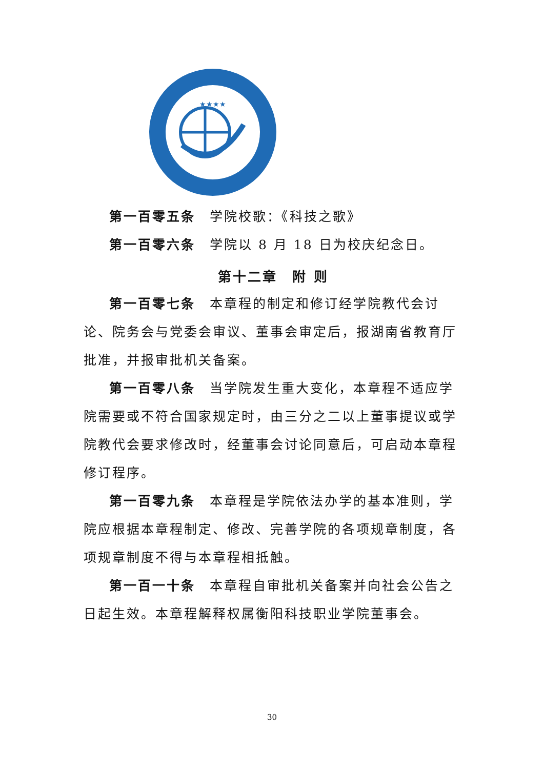★★★★
第一百零五条　学院校歌：《科技之歌》
第一百零六条　学院以 8 月 18 日为校庆纪念日。
第十二章　附 则
第一百零七条　本章程的制定和修订经学院教代会讨论、院务会与党委会审议、董事会审定后，报湖南省教育厅批准，并报审批机关备案。
第一百零八条　当学院发生重大变化，本章程不适应学院需要或不符合国家规定时，由三分之二以上董事提议或学院教代会要求修改时，经董事会讨论同意后，可启动本章程修订程序。
第一百零九条　本章程是学院依法办学的基本准则，学院应根据本章程制定、修改、完善学院的各项规章制度，各项规章制度不得与本章程相抵触。
第一百一十条　本章程自审批机关备案并向社会公告之日起生效。本章程解释权属衡阳科技职业学院董事会。
30